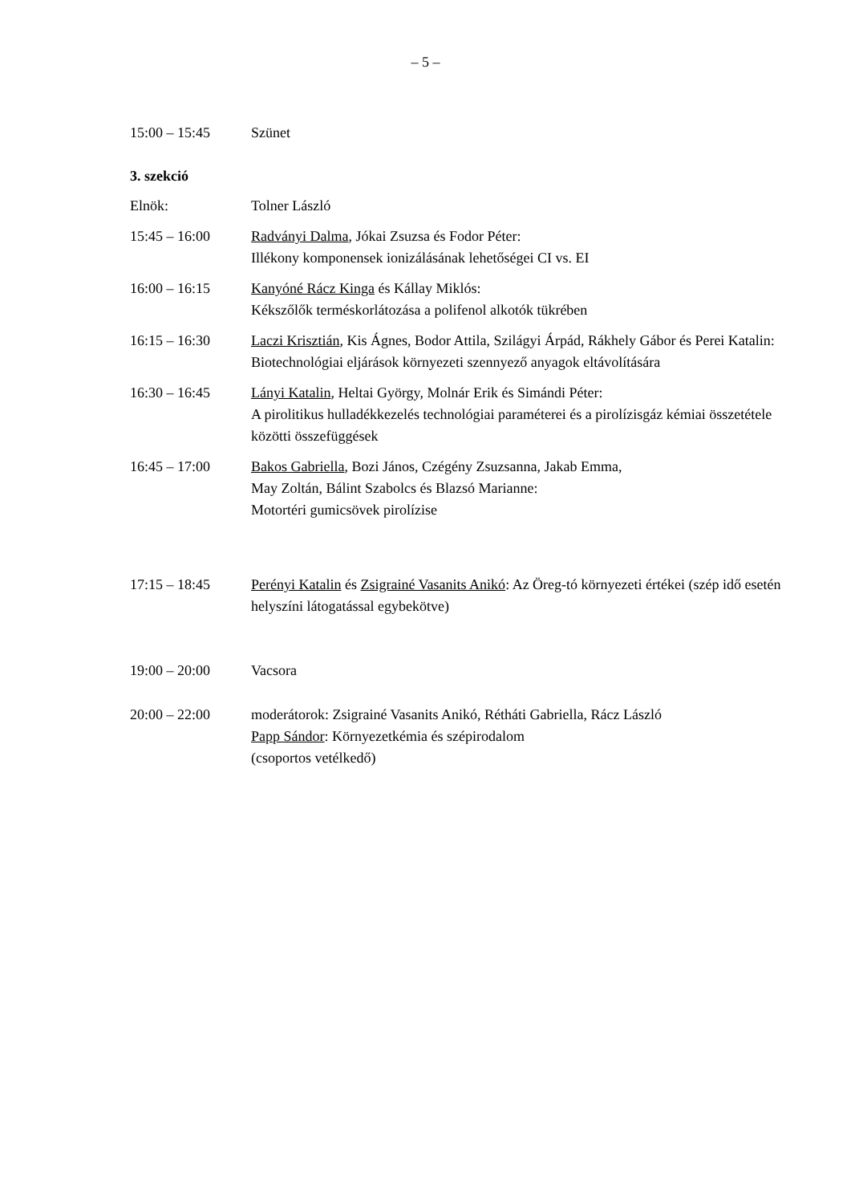– 5 –
| 15:00 – 15:45 | Szünet |
| 3. szekció | |
| Elnök: | Tolner László |
| 15:45 – 16:00 | Radványi Dalma , Jókai Zsuzsa és Fodor Péter: Illékony komponensek ionizálásának lehetőségei CI vs. EI |
| 16:00 – 16:15 | Kanyóné Rácz Kinga és Kállay Miklós: Kékszőlők terméskorlátozása a polifenol alkotók tükrében |
| 16:15 – 16:30 | Laczi Krisztián , Kis Ágnes, Bodor Attila, Szilágyi Árpád, Rákhely Gábor és Perei Katalin: Biotechnológiai eljárások környezeti szennyező anyagok eltávolítására |
| 16:30 – 16:45 | Lányi Katalin , Heltai György, Molnár Erik és Simándi Péter: A pirolitikus hulladékkezelés technológiai paraméterei és a pirolízisgáz kémiai összetétele közötti összefüggések |
| 16:45 – 17:00 | Bakos Gabriella , Bozi János, Czégény Zsuzsanna, Jakab Emma, May Zoltán, Bálint Szabolcs és Blazsó Marianne: Motortéri gumicsövek pirolízise |
| 17:15 – 18:45 | Perényi Katalin és Zsigrainé Vasanits Anikó : Az Öreg-tó környezeti értékei (szép idő esetén helyszíni látogatással egybekötve) |
| 19:00 – 20:00 | Vacsora |
| 20:00 – 22:00 | moderátorok: Zsigrainé Vasanits Anikó, Rétháti Gabriella, Rácz László Papp Sándor : Környezetkémia és szépirodalom (csoportos vetélkedő) |